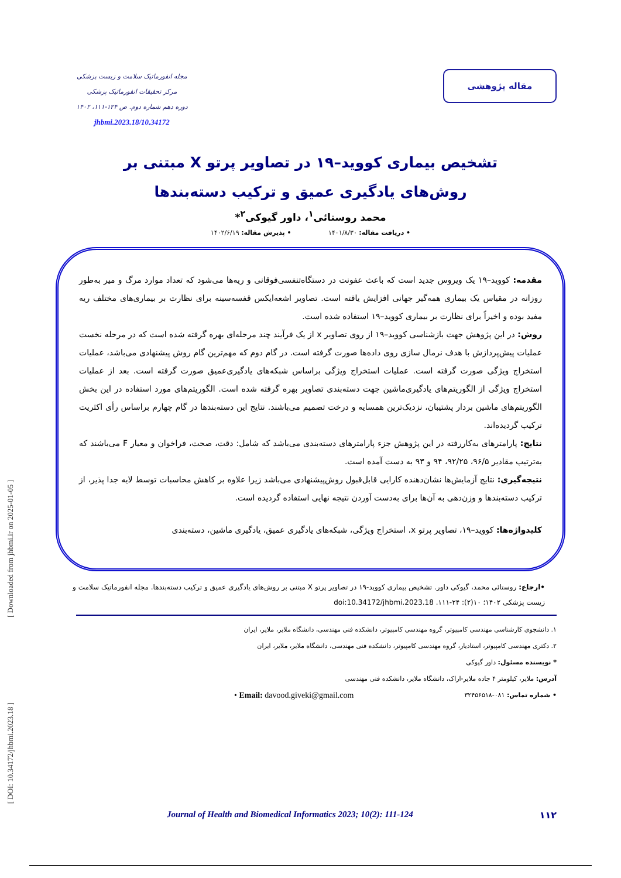مقاله پژوهشی
مجله انفورماتیک سلامت و زیست پزشکی
مرکز تحقیقات انفورماتیک پزشکی
دوره دهم شماره دوم. ص ۱۲۴-۱۱۱، ۱۴۰۲
10.34172/jhbmi.2023.18
تشخیص بیماری کووید–۱۹ در تصاویر پرتو X مبتنی بر روش‌های یادگیری عمیق و ترکیب دسته‌بندها
محمد روستائی<sup>۱</sup>، داور گیوکی<sup>۲</sup>*
• دریافت مقاله: ۱۴۰۱/۸/۳۰ • پذیرش مقاله: ۱۴۰۲/۶/۱۹
مقدمه: کووید–۱۹ یک ویروس جدید است که باعث عفونت در دستگاه‌تنفسی‌فوقانی و ریه‌ها می‌شود که تعداد موارد مرگ و میر به‌طور روزانه در مقیاس یک بیماری همه‌گیر جهانی افزایش یافته است. تصاویر اشعه‌ایکس قفسه‌سینه برای نظارت بر بیماری‌های مختلف ریه مفید بوده و اخیراً برای نظارت بر بیماری کووید–۱۹ استفاده شده است.
روش: در این پژوهش جهت بازشناسی کووید–۱۹ از روی تصاویر x از یک فرآیند چند مرحله‌ای بهره گرفته شده است که در مرحله نخست عملیات پیش‌پردازش با هدف نرمال سازی روی داده‌ها صورت گرفته است. در گام دوم که مهم‌ترین گام روش پیشنهادی می‌باشد، عملیات استخراج ویژگی صورت گرفته است. عملیات استخراج ویژگی براساس شبکه‌های یادگیری‌عمیق صورت گرفته است. بعد از عملیات استخراج ویژگی از الگوریتم‌های یادگیری‌ماشین جهت دسته‌بندی تصاویر بهره گرفته شده است. الگوریتم‌های مورد استفاده در این بخش الگوریتم‌های ماشین بردار پشتیبان، نزدیک‌ترین همسایه و درخت تصمیم می‌باشند. نتایج این دسته‌بندها در گام چهارم براساس رأی اکثریت ترکیب گردیده‌اند.
نتایج: پارامترهای به‌کاررفته در این پژوهش جزء پارامترهای دسته‌بندی می‌باشد که شامل: دقت، صحت، فراخوان و معیار F می‌باشند که به‌ترتیب مقادیر ۹۶/۵، ۹۲/۲۵، ۹۴ و ۹۳ به دست آمده است.
نتیجه‌گیری: نتایج آزمایش‌ها نشان‌دهنده کارایی قابل‌قبول روش‌پیشنهادی می‌باشد زیرا علاوه بر کاهش محاسبات توسط لایه جدا پذیر، از ترکیب دسته‌بندها و وزن‌دهی به آن‌ها برای به‌دست آوردن نتیجه نهایی استفاده گردیده است.
کلیدواژه‌ها: کووید–۱۹، تصاویر پرتو x، استخراج ویژگی، شبکه‌های یادگیری عمیق، یادگیری ماشین، دسته‌بندی
•ارجاع: روستائی محمد، گیوکی داور. تشخیص بیماری کووید-۱۹ در تصاویر پرتو X مبتنی بر روش‌های یادگیری عمیق و ترکیب دسته‌بندها. مجله انفورماتیک سلامت و زیست پزشکی ۱۴۰۲؛ ۱۰(۲): ۲۴-۱۱۱. doi:10.34172/jhbmi.2023.18
۱. دانشجوی کارشناسی مهندسی کامپیوتر، گروه مهندسی کامپیوتر، دانشکده فنی مهندسی، دانشگاه ملایر، ملایر، ایران
۲. دکتری مهندسی کامپیوتر، استادیار، گروه مهندسی کامپیوتر، دانشکده فنی مهندسی، دانشگاه ملایر، ملایر، ایران
* نویسنده مسئول: داور گیوکی
آدرس: ملایر، کیلومتر ۴ جاده ملایر-اراک، دانشگاه ملایر، دانشکده فنی مهندسی
• شماره تماس: ۰۸۱-۳۲۴۵۶۵۱۸ • Email: davood.giveki@gmail.com
۱۱۲ Journal of Health and Biomedical Informatics 2023; 10(2): 111-124
[ Downloaded from jhbmi.ir on 2025-01-05 ]
[ DOI: 10.34172/jhbmi.2023.18 ]